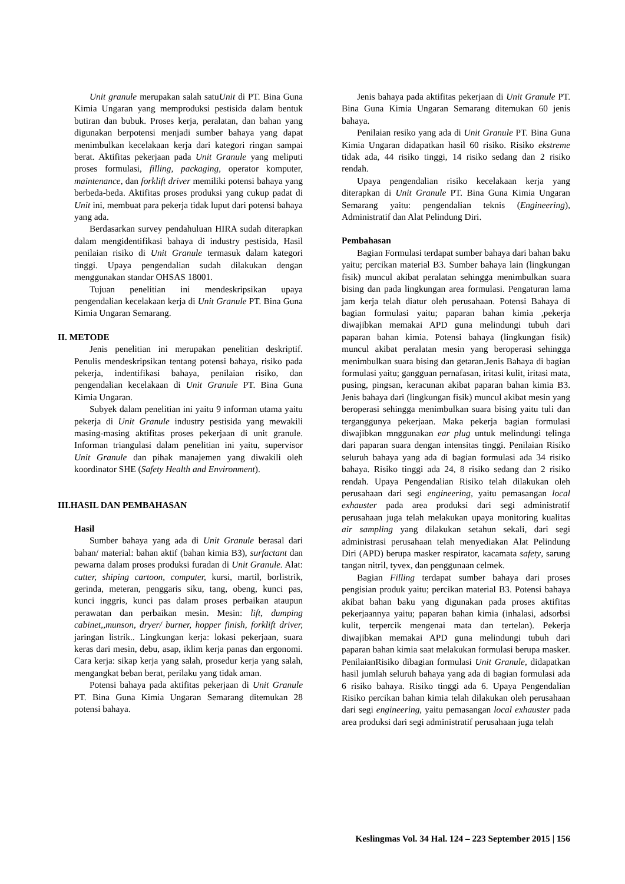Unit granule merupakan salah satuUnit di PT. Bina Guna Kimia Ungaran yang memproduksi pestisida dalam bentuk butiran dan bubuk. Proses kerja, peralatan, dan bahan yang digunakan berpotensi menjadi sumber bahaya yang dapat menimbulkan kecelakaan kerja dari kategori ringan sampai berat. Aktifitas pekerjaan pada Unit Granule yang meliputi proses formulasi, filling, packaging, operator komputer, maintenance, dan forklift driver memiliki potensi bahaya yang berbeda-beda. Aktifitas proses produksi yang cukup padat di Unit ini, membuat para pekerja tidak luput dari potensi bahaya yang ada.
Berdasarkan survey pendahuluan HIRA sudah diterapkan dalam mengidentifikasi bahaya di industry pestisida, Hasil penilaian risiko di Unit Granule termasuk dalam kategori tinggi. Upaya pengendalian sudah dilakukan dengan menggunakan standar OHSAS 18001.
Tujuan penelitian ini mendeskripsikan upaya pengendalian kecelakaan kerja di Unit Granule PT. Bina Guna Kimia Ungaran Semarang.
II. METODE
Jenis penelitian ini merupakan penelitian deskriptif. Penulis mendeskripsikan tentang potensi bahaya, risiko pada pekerja, indentifikasi bahaya, penilaian risiko, dan pengendalian kecelakaan di Unit Granule PT. Bina Guna Kimia Ungaran.
Subyek dalam penelitian ini yaitu 9 informan utama yaitu pekerja di Unit Granule industry pestisida yang mewakili masing-masing aktifitas proses pekerjaan di unit granule. Informan triangulasi dalam penelitian ini yaitu, supervisor Unit Granule dan pihak manajemen yang diwakili oleh koordinator SHE (Safety Health and Environment).
III.HASIL DAN PEMBAHASAN
Hasil
Sumber bahaya yang ada di Unit Granule berasal dari bahan/ material: bahan aktif (bahan kimia B3), surfactant dan pewarna dalam proses produksi furadan di Unit Granule. Alat: cutter, shiping cartoon, computer, kursi, martil, borlistrik, gerinda, meteran, penggaris siku, tang, obeng, kunci pas, kunci inggris, kunci pas dalam proses perbaikan ataupun perawatan dan perbaikan mesin. Mesin: lift, dumping cabinet,,munson, dryer/ burner, hopper finish, forklift driver, jaringan listrik.. Lingkungan kerja: lokasi pekerjaan, suara keras dari mesin, debu, asap, iklim kerja panas dan ergonomi. Cara kerja: sikap kerja yang salah, prosedur kerja yang salah, mengangkat beban berat, perilaku yang tidak aman.
Potensi bahaya pada aktifitas pekerjaan di Unit Granule PT. Bina Guna Kimia Ungaran Semarang ditemukan 28 potensi bahaya.
Jenis bahaya pada aktifitas pekerjaan di Unit Granule PT. Bina Guna Kimia Ungaran Semarang ditemukan 60 jenis bahaya.
Penilaian resiko yang ada di Unit Granule PT. Bina Guna Kimia Ungaran didapatkan hasil 60 risiko. Risiko ekstreme tidak ada, 44 risiko tinggi, 14 risiko sedang dan 2 risiko rendah.
Upaya pengendalian risiko kecelakaan kerja yang diterapkan di Unit Granule PT. Bina Guna Kimia Ungaran Semarang yaitu: pengendalian teknis (Engineering), Administratif dan Alat Pelindung Diri.
Pembahasan
Bagian Formulasi terdapat sumber bahaya dari bahan baku yaitu; percikan material B3. Sumber bahaya lain (lingkungan fisik) muncul akibat peralatan sehingga menimbulkan suara bising dan pada lingkungan area formulasi. Pengaturan lama jam kerja telah diatur oleh perusahaan. Potensi Bahaya di bagian formulasi yaitu; paparan bahan kimia ,pekerja diwajibkan memakai APD guna melindungi tubuh dari paparan bahan kimia. Potensi bahaya (lingkungan fisik) muncul akibat peralatan mesin yang beroperasi sehingga menimbulkan suara bising dan getaran.Jenis Bahaya di bagian formulasi yaitu; gangguan pernafasan, iritasi kulit, iritasi mata, pusing, pingsan, keracunan akibat paparan bahan kimia B3. Jenis bahaya dari (lingkungan fisik) muncul akibat mesin yang beroperasi sehingga menimbulkan suara bising yaitu tuli dan terganggunya pekerjaan. Maka pekerja bagian formulasi diwajibkan mnggunakan ear plug untuk melindungi telinga dari paparan suara dengan intensitas tinggi. Penilaian Risiko seluruh bahaya yang ada di bagian formulasi ada 34 risiko bahaya. Risiko tinggi ada 24, 8 risiko sedang dan 2 risiko rendah. Upaya Pengendalian Risiko telah dilakukan oleh perusahaan dari segi engineering, yaitu pemasangan local exhauster pada area produksi dari segi administratif perusahaan juga telah melakukan upaya monitoring kualitas air sampling yang dilakukan setahun sekali, dari segi administrasi perusahaan telah menyediakan Alat Pelindung Diri (APD) berupa masker respirator, kacamata safety, sarung tangan nitril, tyvex, dan penggunaan celmek.
Bagian Filling terdapat sumber bahaya dari proses pengisian produk yaitu; percikan material B3. Potensi bahaya akibat bahan baku yang digunakan pada proses aktifitas pekerjaannya yaitu; paparan bahan kimia (inhalasi, adsorbsi kulit, terpercik mengenai mata dan tertelan). Pekerja diwajibkan memakai APD guna melindungi tubuh dari paparan bahan kimia saat melakukan formulasi berupa masker. PenilaianRisiko dibagian formulasi Unit Granule, didapatkan hasil jumlah seluruh bahaya yang ada di bagian formulasi ada 6 risiko bahaya. Risiko tinggi ada 6. Upaya Pengendalian Risiko percikan bahan kimia telah dilakukan oleh perusahaan dari segi engineering, yaitu pemasangan local exhauster pada area produksi dari segi administratif perusahaan juga telah
Keslingmas Vol. 34 Hal. 124 – 223 September 2015 | 156